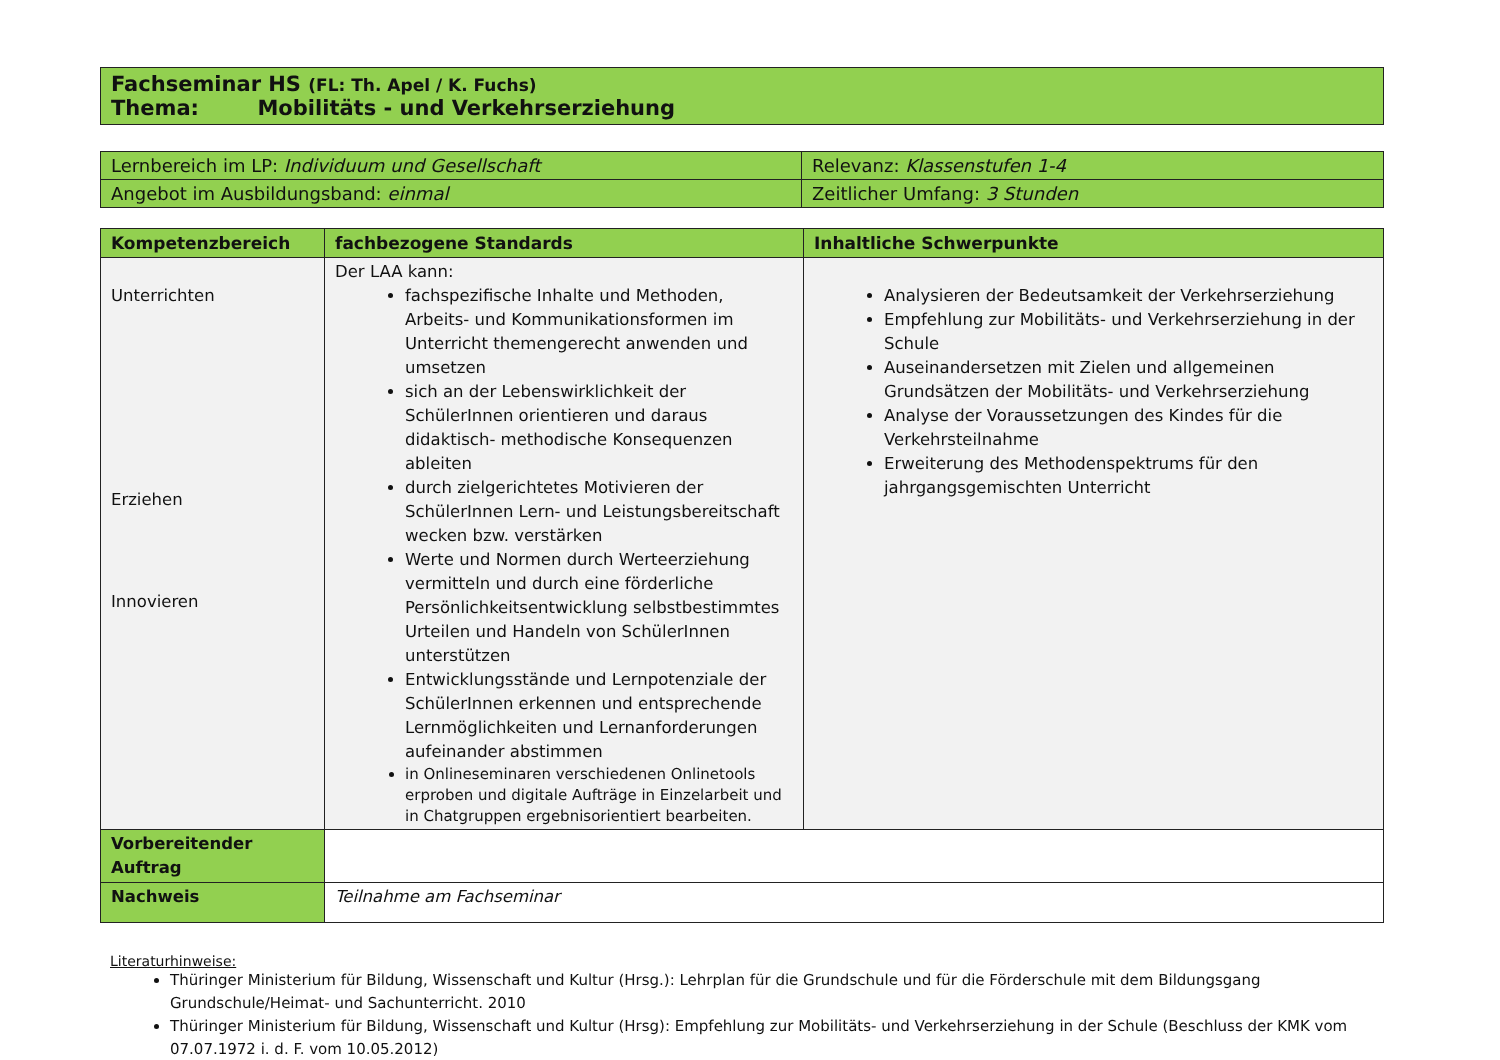| Fachseminar HS (FL: Th. Apel / K. Fuchs) Thema: Mobilitäts - und Verkehrserziehung |
| Lernbereich im LP: Individuum und Gesellschaft | Relevanz: Klassenstufen 1-4 |
| Angebot im Ausbildungsband: einmal | Zeitlicher Umfang: 3 Stunden |
| Kompetenzbereich | fachbezogene Standards | Inhaltliche Schwerpunkte |
| --- | --- | --- |
| Unterrichten Erziehen Innovieren | Der LAA kann: fachspezifische Inhalte und Methoden, Arbeits- und Kommunikationsformen im Unterricht themengerecht anwenden und umsetzen sich an der Lebenswirklichkeit der SchülerInnen orientieren und daraus didaktisch- methodische Konsequenzen ableiten durch zielgerichtetes Motivieren der SchülerInnen Lern- und Leistungsbereitschaft wecken bzw. verstärken Werte und Normen durch Werteerziehung vermitteln und durch eine förderliche Persönlichkeitsentwicklung selbstbestimmtes Urteilen und Handeln von SchülerInnen unterstützen Entwicklungsstände und Lernpotenziale der SchülerInnen erkennen und entsprechende Lernmöglichkeiten und Lernanforderungen aufeinander abstimmen in Onlineseminaren verschiedenen Onlinetools erproben und digitale Aufträge in Einzelarbeit und in Chatgruppen ergebnisorientiert bearbeiten. | Analysieren der Bedeutsamkeit der Verkehrserziehung Empfehlung zur Mobilitäts- und Verkehrserziehung in der Schule Auseinandersetzen mit Zielen und allgemeinen Grundsätzen der Mobilitäts- und Verkehrserziehung Analyse der Voraussetzungen des Kindes für die Verkehrsteilnahme Erweiterung des Methodenspektrums für den jahrgangsgemischten Unterricht |
| Vorbereitender Auftrag | | |
| Nachweis | Teilnahme am Fachseminar | |
Literaturhinweise:
Thüringer Ministerium für Bildung, Wissenschaft und Kultur (Hrsg.): Lehrplan für die Grundschule und für die Förderschule mit dem Bildungsgang Grundschule/Heimat- und Sachunterricht. 2010
Thüringer Ministerium für Bildung, Wissenschaft und Kultur (Hrsg): Empfehlung zur Mobilitäts- und Verkehrserziehung in der Schule (Beschluss der KMK vom 07.07.1972 i. d. F. vom 10.05.2012)